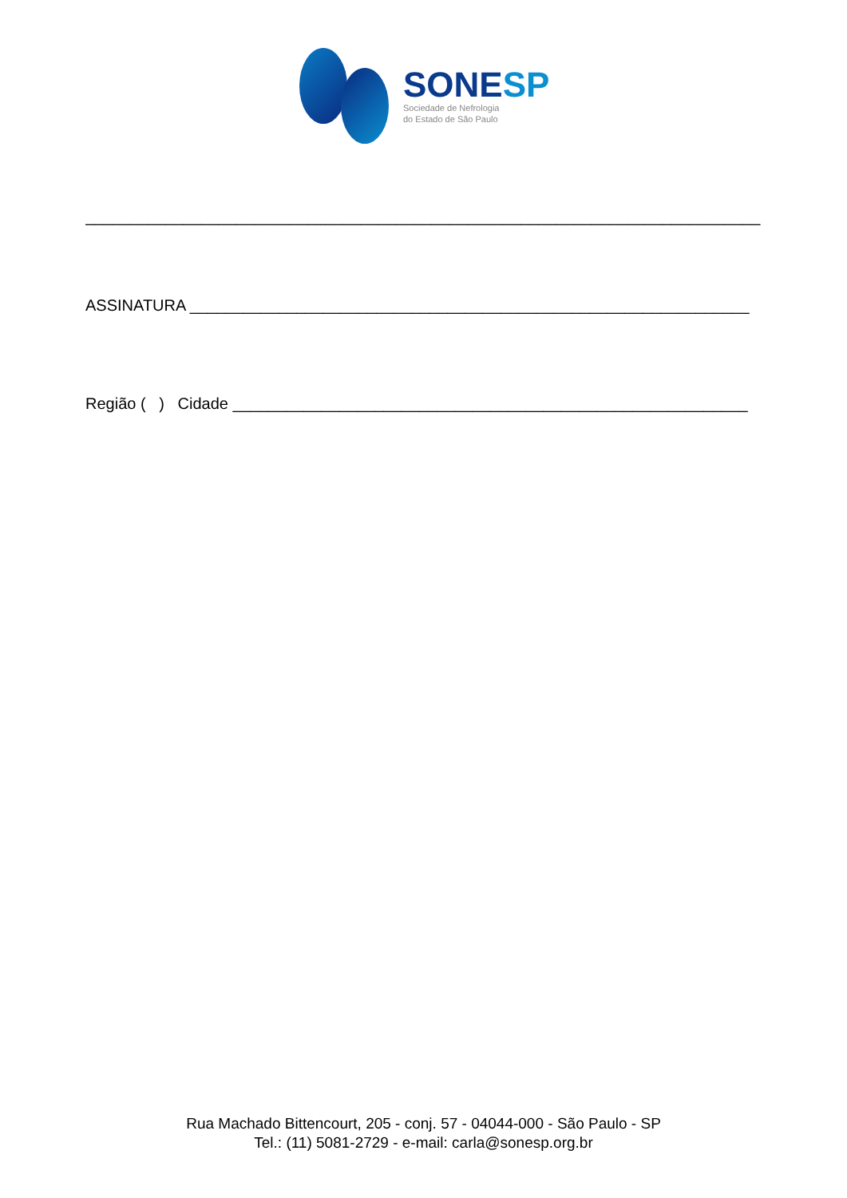SONESP
Sociedade de Nefrologia
do Estado de São Paulo
____________________________________________________________________________
ASSINATURA _______________________________________________________________
Região ( ) Cidade __________________________________________________________
Rua Machado Bittencourt, 205 - conj. 57 - 04044-000 - São Paulo - SP
Tel.: (11) 5081-2729 - e-mail: carla@sonesp.org.br